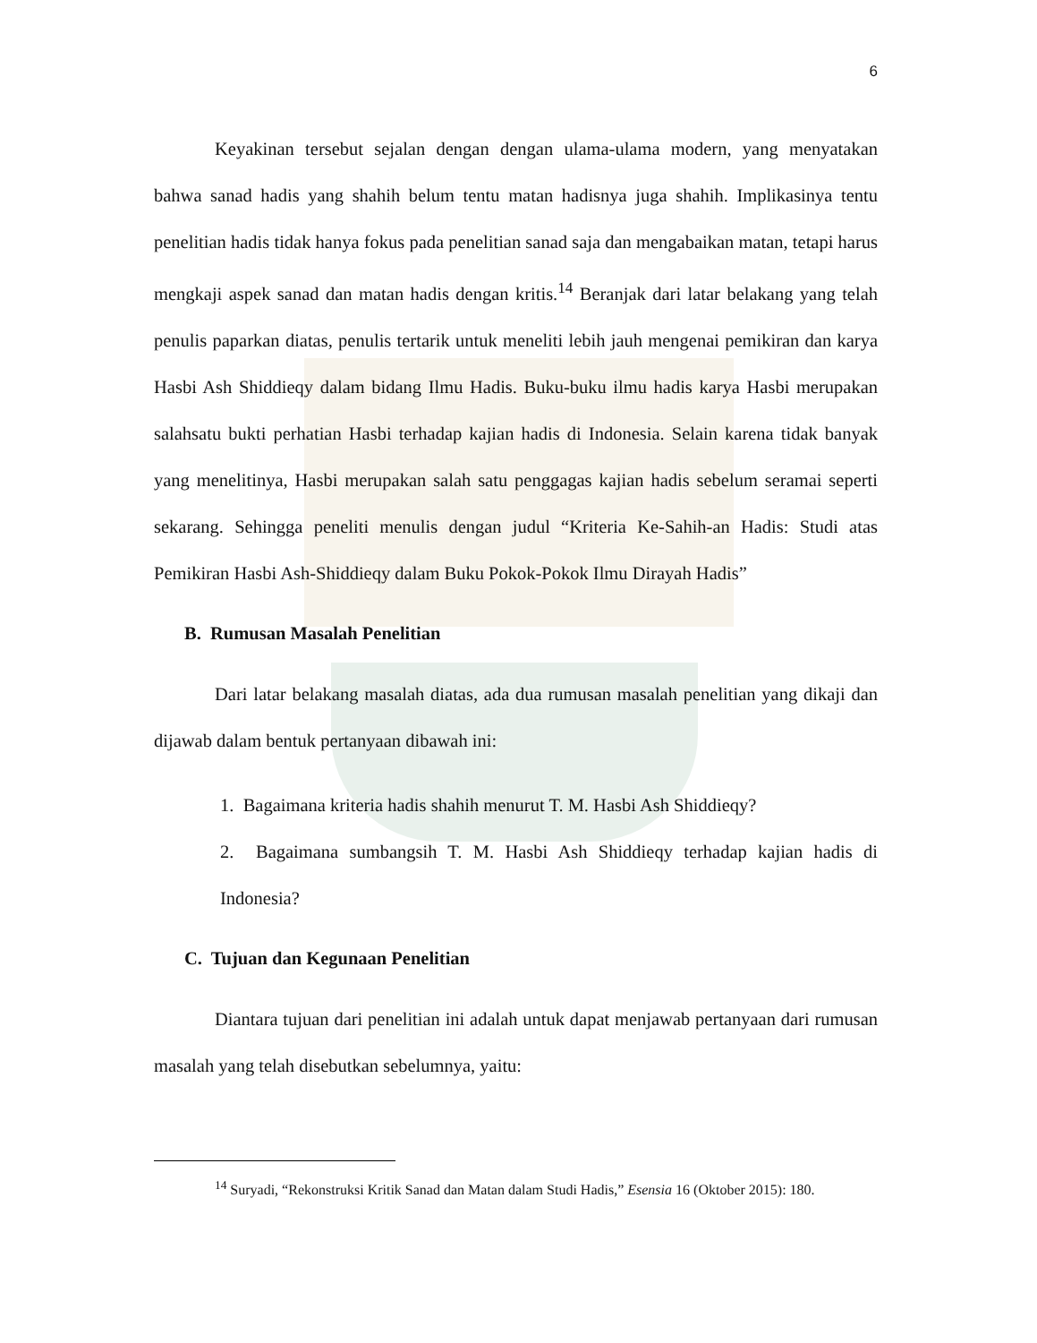6
Keyakinan tersebut sejalan dengan dengan ulama-ulama modern, yang menyatakan bahwa sanad hadis yang shahih belum tentu matan hadisnya juga shahih. Implikasinya tentu penelitian hadis tidak hanya fokus pada penelitian sanad saja dan mengabaikan matan, tetapi harus mengkaji aspek sanad dan matan hadis dengan kritis.<sup>14</sup> Beranjak dari latar belakang yang telah penulis paparkan diatas, penulis tertarik untuk meneliti lebih jauh mengenai pemikiran dan karya Hasbi Ash Shiddieqy dalam bidang Ilmu Hadis. Buku-buku ilmu hadis karya Hasbi merupakan salahsatu bukti perhatian Hasbi terhadap kajian hadis di Indonesia. Selain karena tidak banyak yang menelitinya, Hasbi merupakan salah satu penggagas kajian hadis sebelum seramai seperti sekarang. Sehingga peneliti menulis dengan judul “Kriteria Ke-Sahih-an Hadis: Studi atas Pemikiran Hasbi Ash-Shiddieqy dalam Buku Pokok-Pokok Ilmu Dirayah Hadis”
B. Rumusan Masalah Penelitian
Dari latar belakang masalah diatas, ada dua rumusan masalah penelitian yang dikaji dan dijawab dalam bentuk pertanyaan dibawah ini:
1. Bagaimana kriteria hadis shahih menurut T. M. Hasbi Ash Shiddieqy?
2. Bagaimana sumbangsih T. M. Hasbi Ash Shiddieqy terhadap kajian hadis di Indonesia?
C. Tujuan dan Kegunaan Penelitian
Diantara tujuan dari penelitian ini adalah untuk dapat menjawab pertanyaan dari rumusan masalah yang telah disebutkan sebelumnya, yaitu:
<sup>14</sup> Suryadi, “Rekonstruksi Kritik Sanad dan Matan dalam Studi Hadis,” Esensia 16 (Oktober 2015): 180.